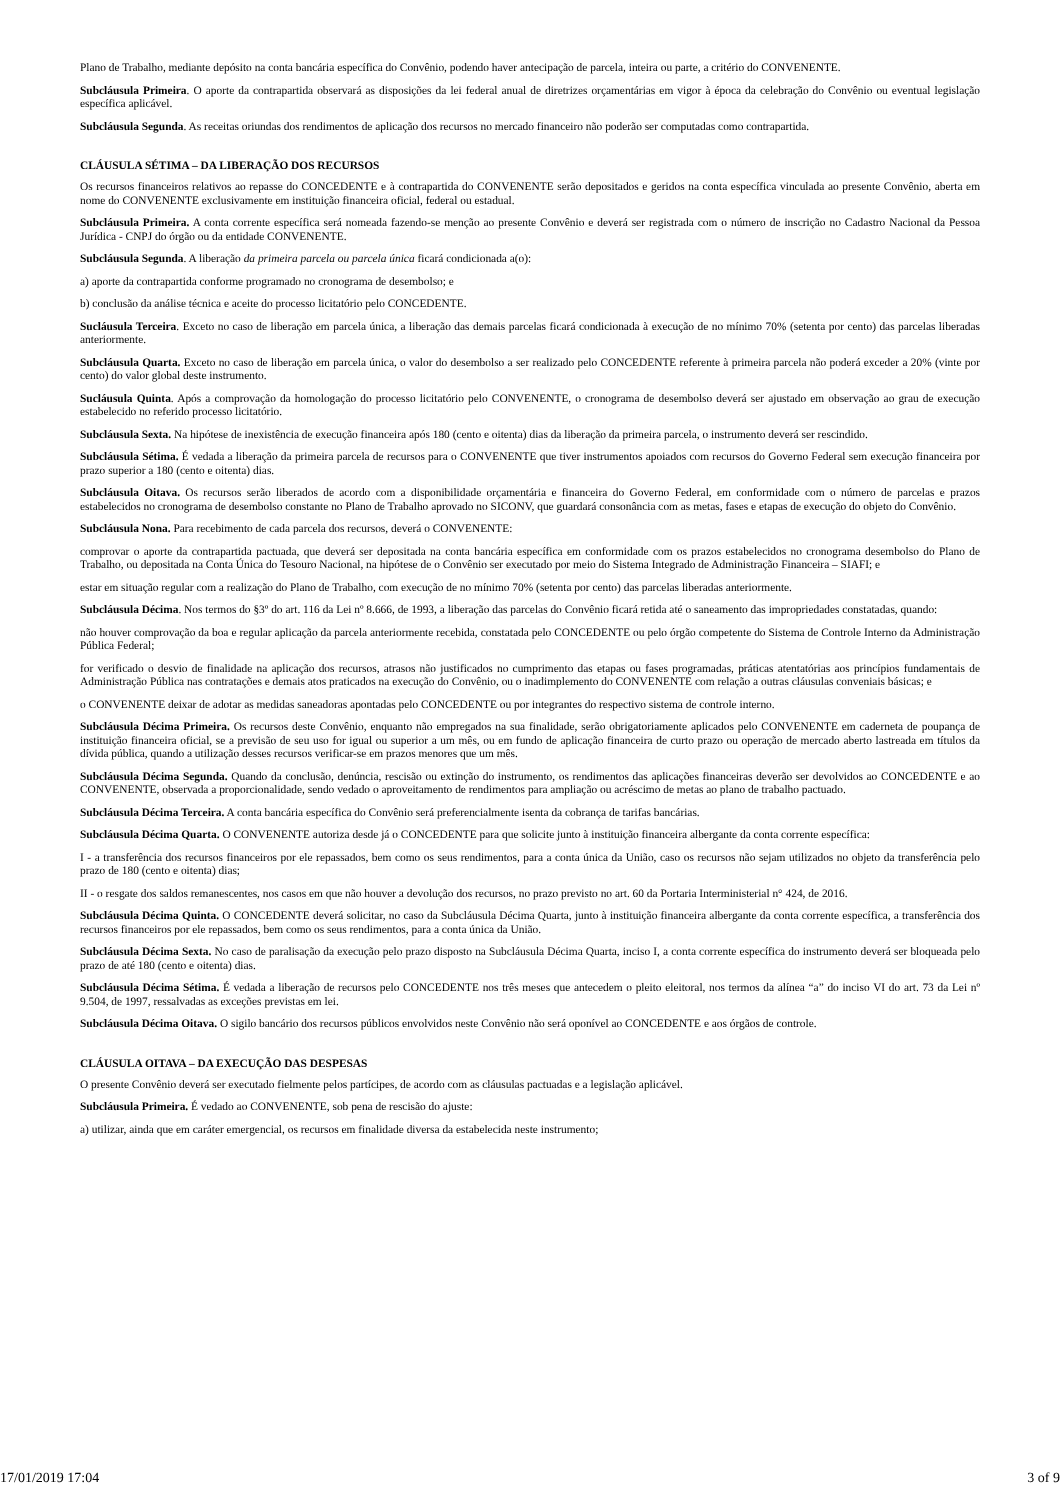Plano de Trabalho, mediante depósito na conta bancária específica do Convênio, podendo haver antecipação de parcela, inteira ou parte, a critério do CONVENENTE.
Subcláusula Primeira. O aporte da contrapartida observará as disposições da lei federal anual de diretrizes orçamentárias em vigor à época da celebração do Convênio ou eventual legislação específica aplicável.
Subcláusula Segunda. As receitas oriundas dos rendimentos de aplicação dos recursos no mercado financeiro não poderão ser computadas como contrapartida.
CLÁUSULA SÉTIMA – DA LIBERAÇÃO DOS RECURSOS
Os recursos financeiros relativos ao repasse do CONCEDENTE e à contrapartida do CONVENENTE serão depositados e geridos na conta específica vinculada ao presente Convênio, aberta em nome do CONVENENTE exclusivamente em instituição financeira oficial, federal ou estadual.
Subcláusula Primeira. A conta corrente específica será nomeada fazendo-se menção ao presente Convênio e deverá ser registrada com o número de inscrição no Cadastro Nacional da Pessoa Jurídica - CNPJ do órgão ou da entidade CONVENENTE.
Subcláusula Segunda. A liberação da primeira parcela ou parcela única ficará condicionada a(o):
a) aporte da contrapartida conforme programado no cronograma de desembolso; e
b) conclusão da análise técnica e aceite do processo licitatório pelo CONCEDENTE.
Sucláusula Terceira. Exceto no caso de liberação em parcela única, a liberação das demais parcelas ficará condicionada à execução de no mínimo 70% (setenta por cento) das parcelas liberadas anteriormente.
Subcláusula Quarta. Exceto no caso de liberação em parcela única, o valor do desembolso a ser realizado pelo CONCEDENTE referente à primeira parcela não poderá exceder a 20% (vinte por cento) do valor global deste instrumento.
Sucláusula Quinta. Após a comprovação da homologação do processo licitatório pelo CONVENENTE, o cronograma de desembolso deverá ser ajustado em observação ao grau de execução estabelecido no referido processo licitatório.
Subcláusula Sexta. Na hipótese de inexistência de execução financeira após 180 (cento e oitenta) dias da liberação da primeira parcela, o instrumento deverá ser rescindido.
Subcláusula Sétima. É vedada a liberação da primeira parcela de recursos para o CONVENENTE que tiver instrumentos apoiados com recursos do Governo Federal sem execução financeira por prazo superior a 180 (cento e oitenta) dias.
Subcláusula Oitava. Os recursos serão liberados de acordo com a disponibilidade orçamentária e financeira do Governo Federal, em conformidade com o número de parcelas e prazos estabelecidos no cronograma de desembolso constante no Plano de Trabalho aprovado no SICONV, que guardará consonância com as metas, fases e etapas de execução do objeto do Convênio.
Subcláusula Nona. Para recebimento de cada parcela dos recursos, deverá o CONVENENTE:
comprovar o aporte da contrapartida pactuada, que deverá ser depositada na conta bancária específica em conformidade com os prazos estabelecidos no cronograma desembolso do Plano de Trabalho, ou depositada na Conta Única do Tesouro Nacional, na hipótese de o Convênio ser executado por meio do Sistema Integrado de Administração Financeira – SIAFI; e
estar em situação regular com a realização do Plano de Trabalho, com execução de no mínimo 70% (setenta por cento) das parcelas liberadas anteriormente.
Subcláusula Décima. Nos termos do §3º do art. 116 da Lei nº 8.666, de 1993, a liberação das parcelas do Convênio ficará retida até o saneamento das impropriedades constatadas, quando:
não houver comprovação da boa e regular aplicação da parcela anteriormente recebida, constatada pelo CONCEDENTE ou pelo órgão competente do Sistema de Controle Interno da Administração Pública Federal;
for verificado o desvio de finalidade na aplicação dos recursos, atrasos não justificados no cumprimento das etapas ou fases programadas, práticas atentatórias aos princípios fundamentais de Administração Pública nas contratações e demais atos praticados na execução do Convênio, ou o inadimplemento do CONVENENTE com relação a outras cláusulas conveniais básicas; e
o CONVENENTE deixar de adotar as medidas saneadoras apontadas pelo CONCEDENTE ou por integrantes do respectivo sistema de controle interno.
Subcláusula Décima Primeira. Os recursos deste Convênio, enquanto não empregados na sua finalidade, serão obrigatoriamente aplicados pelo CONVENENTE em caderneta de poupança de instituição financeira oficial, se a previsão de seu uso for igual ou superior a um mês, ou em fundo de aplicação financeira de curto prazo ou operação de mercado aberto lastreada em títulos da dívida pública, quando a utilização desses recursos verificar-se em prazos menores que um mês.
Subcláusula Décima Segunda. Quando da conclusão, denúncia, rescisão ou extinção do instrumento, os rendimentos das aplicações financeiras deverão ser devolvidos ao CONCEDENTE e ao CONVENENTE, observada a proporcionalidade, sendo vedado o aproveitamento de rendimentos para ampliação ou acréscimo de metas ao plano de trabalho pactuado.
Subcláusula Décima Terceira. A conta bancária específica do Convênio será preferencialmente isenta da cobrança de tarifas bancárias.
Subcláusula Décima Quarta. O CONVENENTE autoriza desde já o CONCEDENTE para que solicite junto à instituição financeira albergante da conta corrente específica:
I - a transferência dos recursos financeiros por ele repassados, bem como os seus rendimentos, para a conta única da União, caso os recursos não sejam utilizados no objeto da transferência pelo prazo de 180 (cento e oitenta) dias;
II - o resgate dos saldos remanescentes, nos casos em que não houver a devolução dos recursos, no prazo previsto no art. 60 da Portaria Interministerial n° 424, de 2016.
Subcláusula Décima Quinta. O CONCEDENTE deverá solicitar, no caso da Subcláusula Décima Quarta, junto à instituição financeira albergante da conta corrente específica, a transferência dos recursos financeiros por ele repassados, bem como os seus rendimentos, para a conta única da União.
Subcláusula Décima Sexta. No caso de paralisação da execução pelo prazo disposto na Subcláusula Décima Quarta, inciso I, a conta corrente específica do instrumento deverá ser bloqueada pelo prazo de até 180 (cento e oitenta) dias.
Subcláusula Décima Sétima. É vedada a liberação de recursos pelo CONCEDENTE nos três meses que antecedem o pleito eleitoral, nos termos da alínea “a” do inciso VI do art. 73 da Lei nº 9.504, de 1997, ressalvadas as exceções previstas em lei.
Subcláusula Décima Oitava. O sigilo bancário dos recursos públicos envolvidos neste Convênio não será oponível ao CONCEDENTE e aos órgãos de controle.
CLÁUSULA OITAVA – DA EXECUÇÃO DAS DESPESAS
O presente Convênio deverá ser executado fielmente pelos partícipes, de acordo com as cláusulas pactuadas e a legislação aplicável.
Subcláusula Primeira. É vedado ao CONVENENTE, sob pena de rescisão do ajuste:
a) utilizar, ainda que em caráter emergencial, os recursos em finalidade diversa da estabelecida neste instrumento;
17/01/2019 17:04 3 of 9